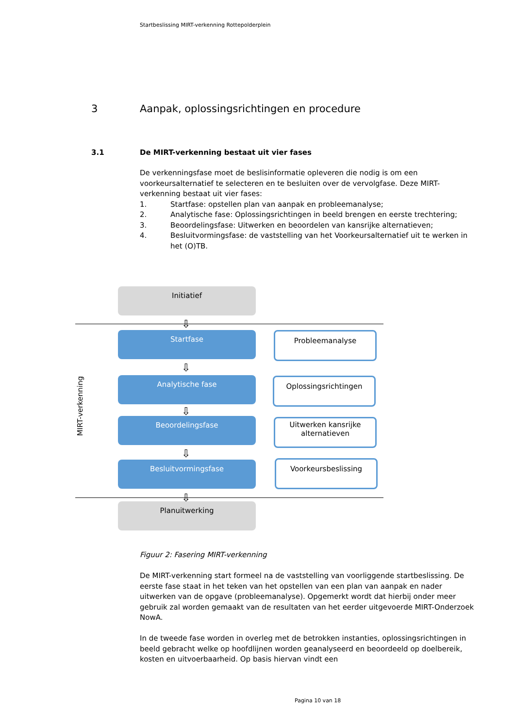Startbeslissing MIRT-verkenning Rottepolderplein
3 Aanpak, oplossingsrichtingen en procedure
3.1 De MIRT-verkenning bestaat uit vier fases
De verkenningsfase moet de beslisinformatie opleveren die nodig is om een voorkeursalternatief te selecteren en te besluiten over de vervolgfase. Deze MIRT-verkenning bestaat uit vier fases:
1. Startfase: opstellen plan van aanpak en probleemanalyse;
2. Analytische fase: Oplossingsrichtingen in beeld brengen en eerste trechtering;
3. Beoordelingsfase: Uitwerken en beoordelen van kansrijke alternatieven;
4. Besluitvormingsfase: de vaststelling van het Voorkeursalternatief uit te werken in het (O)TB.
Initiatief
⇩
Startfase Probleemanalyse
⇩
MIRT-verkenning
Analytische fase Oplossingsrichtingen
⇩
Beoordelingsfase
Uitwerken kansrijke alternatieven
⇩
Besluitvormingsfase Voorkeursbeslissing
⇩
Planuitwerking
Figuur 2: Fasering MIRT-verkenning
De MIRT-verkenning start formeel na de vaststelling van voorliggende startbeslissing. De eerste fase staat in het teken van het opstellen van een plan van aanpak en nader uitwerken van de opgave (probleemanalyse). Opgemerkt wordt dat hierbij onder meer gebruik zal worden gemaakt van de resultaten van het eerder uitgevoerde MIRT-Onderzoek NowA.
In de tweede fase worden in overleg met de betrokken instanties, oplossingsrichtingen in beeld gebracht welke op hoofdlijnen worden geanalyseerd en beoordeeld op doelbereik, kosten en uitvoerbaarheid. Op basis hiervan vindt een
Pagina 10 van 18